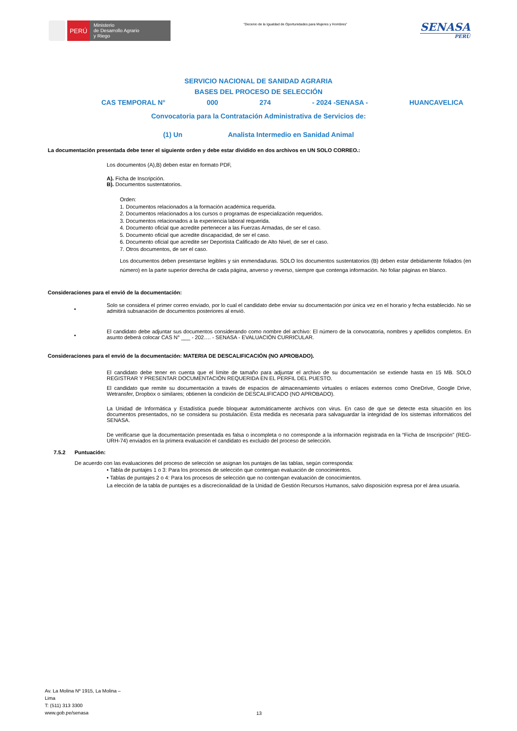PERÚ
Ministerio
de Desarrollo Agrario
y Riego
“Decenio de la Igualdad de Oportunidades para Mujeres y Hombres”
SENASA
PERU
SERVICIO NACIONAL DE SANIDAD AGRARIA
BASES DEL PROCESO DE SELECCIÓN
CAS TEMPORAL N° 000 274 - 2024 -SENASA - HUANCAVELICA
Convocatoria para la Contratación Administrativa de Servicios de:
(1) Un Analista Intermedio en Sanidad Animal
La documentación presentada debe tener el siguiente orden y debe estar dividido en dos archivos en UN SOLO CORREO.:
Los documentos (A),B) deben estar en formato PDF,
A). Ficha de Inscripción.
B). Documentos sustentatorios.
Orden:
1. Documentos relacionados a la formación académica requerida.
2. Documentos relacionados a los cursos o programas de especialización requeridos.
3. Documentos relacionados a la experiencia laboral requerida.
4. Documento oficial que acredite pertenecer a las Fuerzas Armadas, de ser el caso.
5. Documento oficial que acredite discapacidad, de ser el caso.
6. Documento oficial que acredite ser Deportista Calificado de Alto Nivel, de ser el caso.
7. Otros documentos, de ser el caso.
Los documentos deben presentarse legibles y sin enmendaduras. SOLO los documentos sustentatorios (B) deben estar debidamente foliados (en número) en la parte superior derecha de cada página, anverso y reverso, siempre que contenga información. No foliar páginas en blanco.
Consideraciones para el envió de la documentación:
•
Solo se considera el primer correo enviado, por lo cual el candidato debe enviar su documentación por única vez en el horario y fecha establecido. No se admitirá subsanación de documentos posteriores al envió.
•
El candidato debe adjuntar sus documentos considerando como nombre del archivo: El número de la convocatoria, nombres y apellidos completos. En asunto deberá colocar CAS N° ___ - 202…. - SENASA - EVALUACIÓN CURRICULAR.
Consideraciones para el envió de la documentación: MATERIA DE DESCALIFICACIÓN (NO APROBADO).
El candidato debe tener en cuenta que el límite de tamaño para adjuntar el archivo de su documentación se extiende hasta en 15 MB. SOLO REGISTRAR Y PRESENTAR DOCUMENTACIÓN REQUERIDA EN EL PERFIL DEL PUESTO.
El candidato que remite su documentación a través de espacios de almacenamiento virtuales o enlaces externos como OneDrive, Google Drive, Wetransfer, Dropbox o similares; obtienen la condición de DESCALIFICADO (NO APROBADO).
La Unidad de Informática y Estadística puede bloquear automáticamente archivos con virus. En caso de que se detecte esta situación en los documentos presentados, no se considera su postulación. Esta medida es necesaria para salvaguardar la integridad de los sistemas informáticos del SENASA.
De verificarse que la documentación presentada es falsa o incompleta o no corresponde a la información registrada en la “Ficha de Inscripción” (REG-URH-74) enviados en la primera evaluación el candidato es excluido del proceso de selección.
7.5.2 Puntuación:
De acuerdo con las evaluaciones del proceso de selección se asignan los puntajes de las tablas, según corresponda:
• Tabla de puntajes 1 o 3: Para los procesos de selección que contengan evaluación de conocimientos.
• Tablas de puntajes 2 o 4: Para los procesos de selección que no contengan evaluación de conocimientos.
La elección de la tabla de puntajes es a discrecionalidad de la Unidad de Gestión Recursos Humanos, salvo disposición expresa por el área usuaria.
Av. La Molina Nº 1915, La Molina –
Lima
T: (511) 313 3300
www.gob.pe/senasa
13